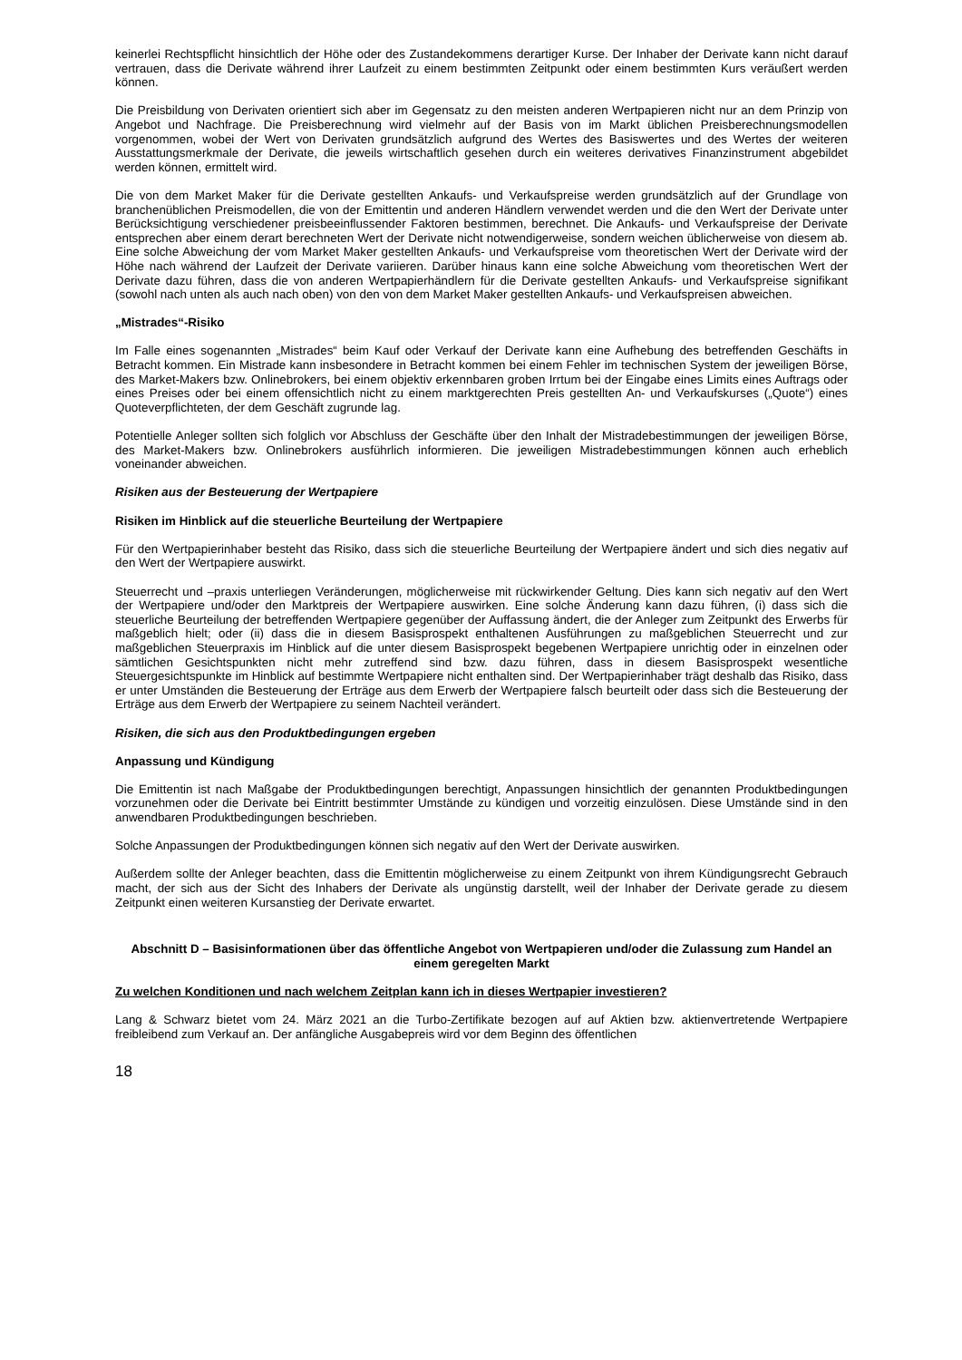keinerlei Rechtspflicht hinsichtlich der Höhe oder des Zustandekommens derartiger Kurse. Der Inhaber der Derivate kann nicht darauf vertrauen, dass die Derivate während ihrer Laufzeit zu einem bestimmten Zeitpunkt oder einem bestimmten Kurs veräußert werden können.
Die Preisbildung von Derivaten orientiert sich aber im Gegensatz zu den meisten anderen Wertpapieren nicht nur an dem Prinzip von Angebot und Nachfrage. Die Preisberechnung wird vielmehr auf der Basis von im Markt üblichen Preisberechnungsmodellen vorgenommen, wobei der Wert von Derivaten grundsätzlich aufgrund des Wertes des Basiswertes und des Wertes der weiteren Ausstattungsmerkmale der Derivate, die jeweils wirtschaftlich gesehen durch ein weiteres derivatives Finanzinstrument abgebildet werden können, ermittelt wird.
Die von dem Market Maker für die Derivate gestellten Ankaufs- und Verkaufspreise werden grundsätzlich auf der Grundlage von branchenüblichen Preismodellen, die von der Emittentin und anderen Händlern verwendet werden und die den Wert der Derivate unter Berücksichtigung verschiedener preisbeeinflussender Faktoren bestimmen, berechnet. Die Ankaufs- und Verkaufspreise der Derivate entsprechen aber einem derart berechneten Wert der Derivate nicht notwendigerweise, sondern weichen üblicherweise von diesem ab. Eine solche Abweichung der vom Market Maker gestellten Ankaufs- und Verkaufspreise vom theoretischen Wert der Derivate wird der Höhe nach während der Laufzeit der Derivate variieren. Darüber hinaus kann eine solche Abweichung vom theoretischen Wert der Derivate dazu führen, dass die von anderen Wertpapierhändlern für die Derivate gestellten Ankaufs- und Verkaufspreise signifikant (sowohl nach unten als auch nach oben) von den von dem Market Maker gestellten Ankaufs- und Verkaufspreisen abweichen.
„Mistrades“-Risiko
Im Falle eines sogenannten „Mistrades“ beim Kauf oder Verkauf der Derivate kann eine Aufhebung des betreffenden Geschäfts in Betracht kommen. Ein Mistrade kann insbesondere in Betracht kommen bei einem Fehler im technischen System der jeweiligen Börse, des Market-Makers bzw. Onlinebrokers, bei einem objektiv erkennbaren groben Irrtum bei der Eingabe eines Limits eines Auftrags oder eines Preises oder bei einem offensichtlich nicht zu einem marktgerechten Preis gestellten An- und Verkaufskurses („Quote“) eines Quoteverpflichteten, der dem Geschäft zugrunde lag.
Potentielle Anleger sollten sich folglich vor Abschluss der Geschäfte über den Inhalt der Mistradebestimmungen der jeweiligen Börse, des Market-Makers bzw. Onlinebrokers ausführlich informieren. Die jeweiligen Mistradebestimmungen können auch erheblich voneinander abweichen.
Risiken aus der Besteuerung der Wertpapiere
Risiken im Hinblick auf die steuerliche Beurteilung der Wertpapiere
Für den Wertpapierinhaber besteht das Risiko, dass sich die steuerliche Beurteilung der Wertpapiere ändert und sich dies negativ auf den Wert der Wertpapiere auswirkt.
Steuerrecht und –praxis unterliegen Veränderungen, möglicherweise mit rückwirkender Geltung. Dies kann sich negativ auf den Wert der Wertpapiere und/oder den Marktpreis der Wertpapiere auswirken. Eine solche Änderung kann dazu führen, (i) dass sich die steuerliche Beurteilung der betreffenden Wertpapiere gegenüber der Auffassung ändert, die der Anleger zum Zeitpunkt des Erwerbs für maßgeblich hielt; oder (ii) dass die in diesem Basisprospekt enthaltenen Ausführungen zu maßgeblichen Steuerrecht und zur maßgeblichen Steuerpraxis im Hinblick auf die unter diesem Basisprospekt begebenen Wertpapiere unrichtig oder in einzelnen oder sämtlichen Gesichtspunkten nicht mehr zutreffend sind bzw. dazu führen, dass in diesem Basisprospekt wesentliche Steuergesichtspunkte im Hinblick auf bestimmte Wertpapiere nicht enthalten sind. Der Wertpapierinhaber trägt deshalb das Risiko, dass er unter Umständen die Besteuerung der Erträge aus dem Erwerb der Wertpapiere falsch beurteilt oder dass sich die Besteuerung der Erträge aus dem Erwerb der Wertpapiere zu seinem Nachteil verändert.
Risiken, die sich aus den Produktbedingungen ergeben
Anpassung und Kündigung
Die Emittentin ist nach Maßgabe der Produktbedingungen berechtigt, Anpassungen hinsichtlich der genannten Produktbedingungen vorzunehmen oder die Derivate bei Eintritt bestimmter Umstände zu kündigen und vorzeitig einzulösen. Diese Umstände sind in den anwendbaren Produktbedingungen beschrieben.
Solche Anpassungen der Produktbedingungen können sich negativ auf den Wert der Derivate auswirken.
Außerdem sollte der Anleger beachten, dass die Emittentin möglicherweise zu einem Zeitpunkt von ihrem Kündigungsrecht Gebrauch macht, der sich aus der Sicht des Inhabers der Derivate als ungünstig darstellt, weil der Inhaber der Derivate gerade zu diesem Zeitpunkt einen weiteren Kursanstieg der Derivate erwartet.
Abschnitt D – Basisinformationen über das öffentliche Angebot von Wertpapieren und/oder die Zulassung zum Handel an einem geregelten Markt
Zu welchen Konditionen und nach welchem Zeitplan kann ich in dieses Wertpapier investieren?
Lang & Schwarz bietet vom 24. März 2021 an die Turbo-Zertifikate bezogen auf auf Aktien bzw. aktienvertretende Wertpapiere freibleibend zum Verkauf an. Der anfängliche Ausgabepreis wird vor dem Beginn des öffentlichen
18